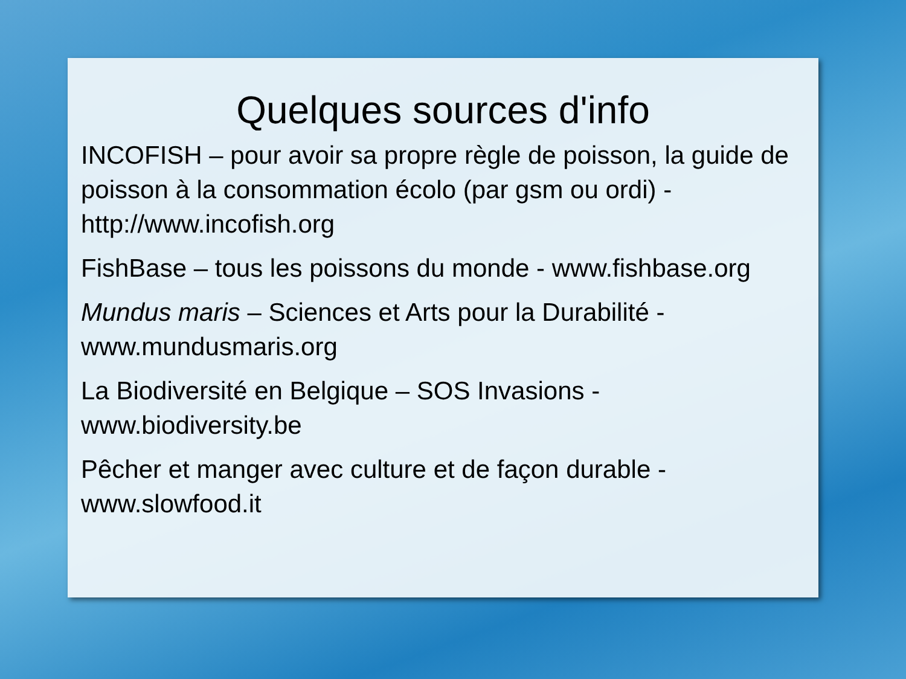Quelques sources d'info
INCOFISH – pour avoir sa propre règle de poisson, la guide de poisson à la consommation écolo (par gsm ou ordi) - http://www.incofish.org
FishBase – tous les poissons du monde - www.fishbase.org
Mundus maris – Sciences et Arts pour la Durabilité - www.mundusmaris.org
La Biodiversité en Belgique – SOS Invasions - www.biodiversity.be
Pêcher et manger avec culture et de façon durable - www.slowfood.it